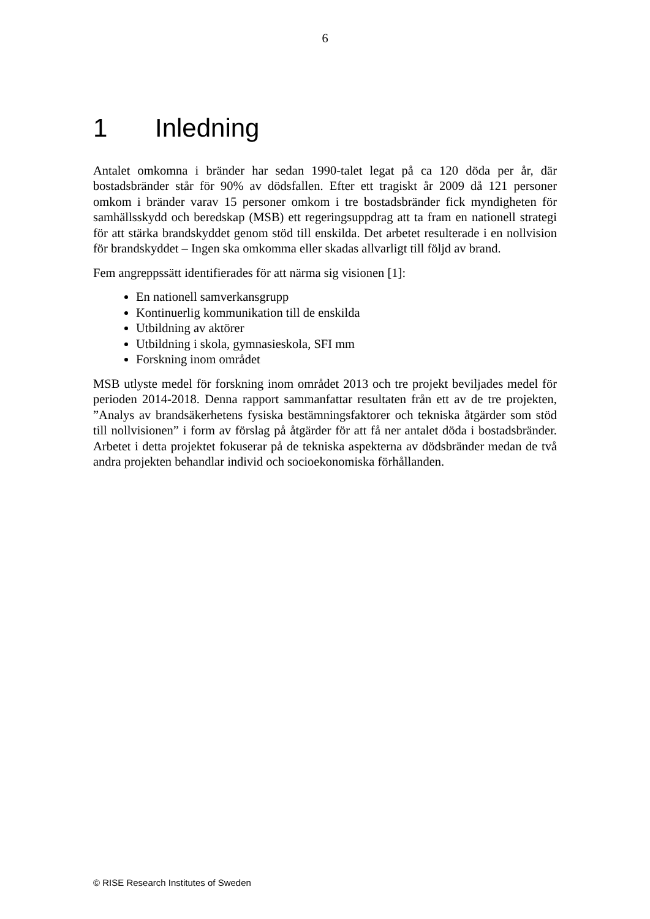6
1 Inledning
Antalet omkomna i bränder har sedan 1990-talet legat på ca 120 döda per år, där bostadsbränder står för 90% av dödsfallen. Efter ett tragiskt år 2009 då 121 personer omkom i bränder varav 15 personer omkom i tre bostadsbränder fick myndigheten för samhällsskydd och beredskap (MSB) ett regeringsuppdrag att ta fram en nationell strategi för att stärka brandskyddet genom stöd till enskilda. Det arbetet resulterade i en nollvision för brandskyddet – Ingen ska omkomma eller skadas allvarligt till följd av brand.
Fem angreppssätt identifierades för att närma sig visionen [1]:
En nationell samverkansgrupp
Kontinuerlig kommunikation till de enskilda
Utbildning av aktörer
Utbildning i skola, gymnasieskola, SFI mm
Forskning inom området
MSB utlyste medel för forskning inom området 2013 och tre projekt beviljades medel för perioden 2014-2018. Denna rapport sammanfattar resultaten från ett av de tre projekten, ”Analys av brandsäkerhetens fysiska bestämningsfaktorer och tekniska åtgärder som stöd till nollvisionen” i form av förslag på åtgärder för att få ner antalet döda i bostadsbränder. Arbetet i detta projektet fokuserar på de tekniska aspekterna av dödsbränder medan de två andra projekten behandlar individ och socioekonomiska förhållanden.
© RISE Research Institutes of Sweden